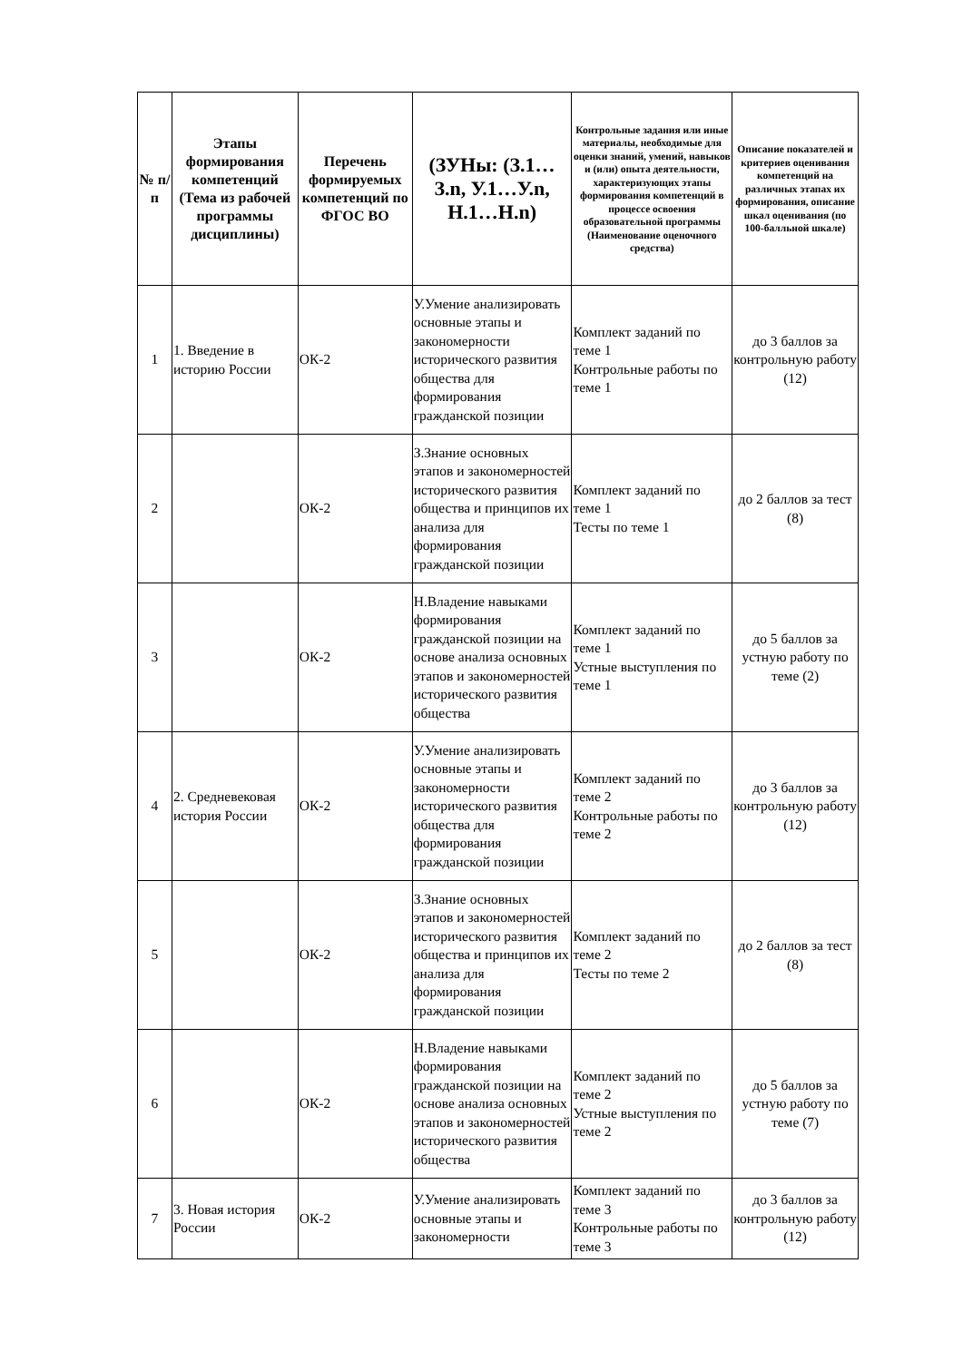| № п/п | Этапы формирования компетенций (Тема из рабочей программы дисциплины) | Перечень формируемых компетенций по ФГОС ВО | (ЗУНы: (З.1…З.n, У.1…У.n, Н.1…Н.n) | Контрольные задания или иные материалы, необходимые для оценки знаний, умений, навыков и (или) опыта деятельности, характеризующих этапы формирования компетенций в процессе освоения образовательной программы (Наименование оценочного средства) | Описание показателей и критериев оценивания компетенций на различных этапах их формирования, описание шкал оценивания (по 100-балльной шкале) |
| --- | --- | --- | --- | --- | --- |
| 1 | 1. Введение в историю России | ОК-2 | У.Умение анализировать основные этапы и закономерности исторического развития общества для формирования гражданской позиции | Комплект заданий по теме 1 Контрольные работы по теме 1 | до 3 баллов за контрольную работу (12) |
| 2 | | ОК-2 | З.Знание основных этапов и закономерностей исторического развития общества и принципов их анализа для формирования гражданской позиции | Комплект заданий по теме 1 Тесты по теме 1 | до 2 баллов за тест (8) |
| 3 | | ОК-2 | Н.Владение навыками формирования гражданской позиции на основе анализа основных этапов и закономерностей исторического развития общества | Комплект заданий по теме 1 Устные выступления по теме 1 | до 5 баллов за устную работу по теме (2) |
| 4 | 2. Средневековая история России | ОК-2 | У.Умение анализировать основные этапы и закономерности исторического развития общества для формирования гражданской позиции | Комплект заданий по теме 2 Контрольные работы по теме 2 | до 3 баллов за контрольную работу (12) |
| 5 | | ОК-2 | З.Знание основных этапов и закономерностей исторического развития общества и принципов их анализа для формирования гражданской позиции | Комплект заданий по теме 2 Тесты по теме 2 | до 2 баллов за тест (8) |
| 6 | | ОК-2 | Н.Владение навыками формирования гражданской позиции на основе анализа основных этапов и закономерностей исторического развития общества | Комплект заданий по теме 2 Устные выступления по теме 2 | до 5 баллов за устную работу по теме (7) |
| 7 | 3. Новая история России | ОК-2 | У.Умение анализировать основные этапы и закономерности | Комплект заданий по теме 3 Контрольные работы по теме 3 | до 3 баллов за контрольную работу (12) |